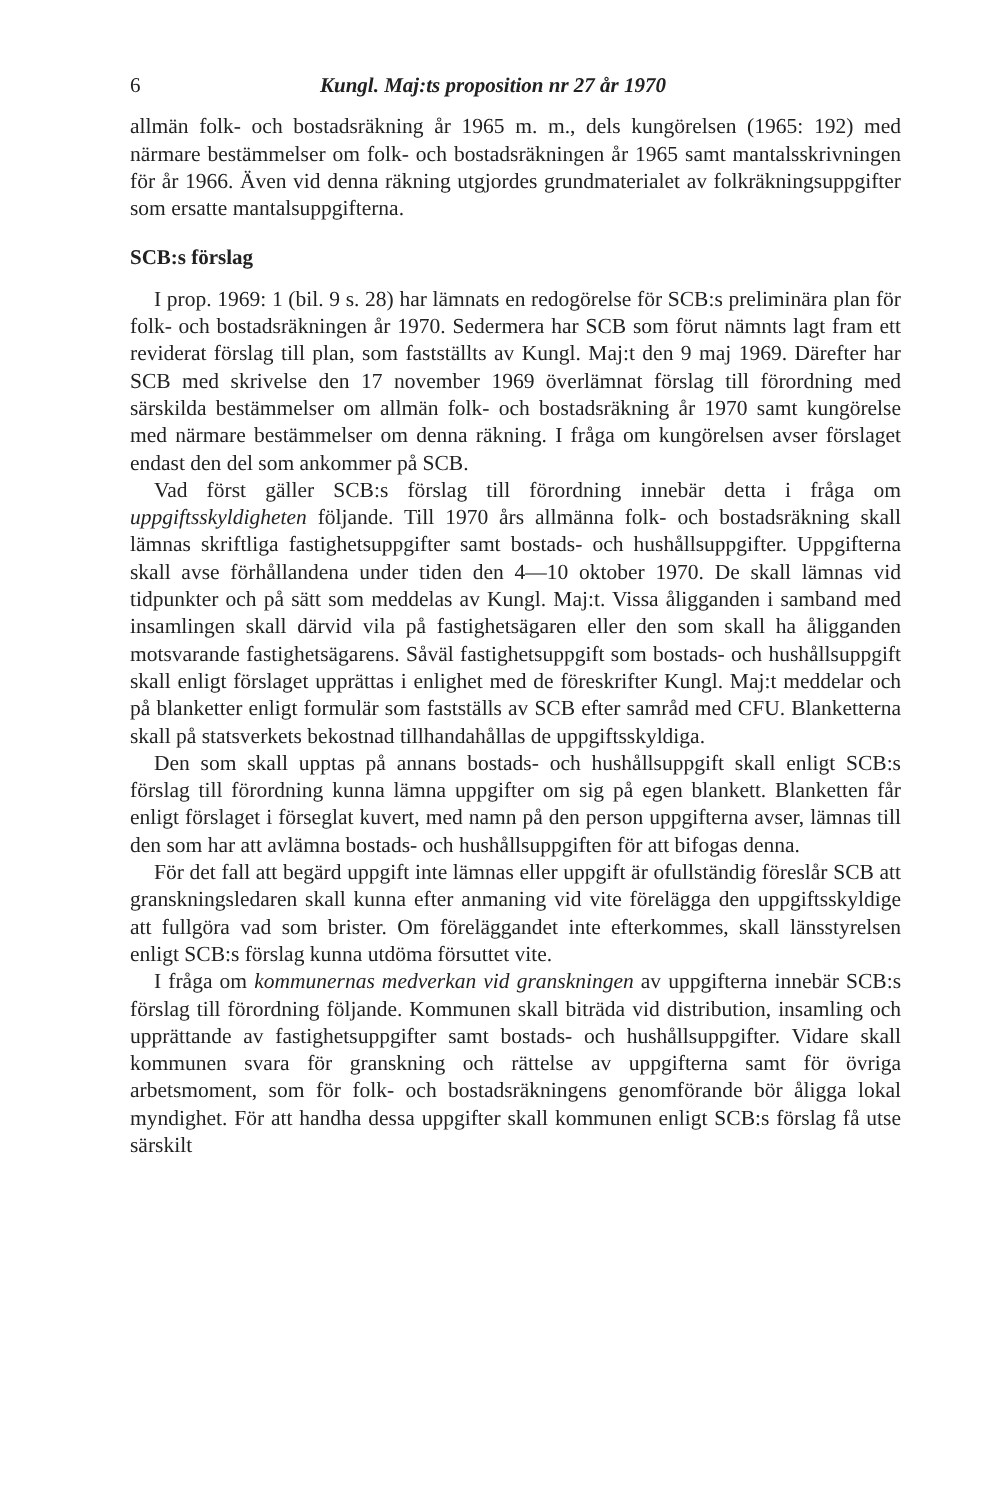6 Kungl. Maj:ts proposition nr 27 år 1970
allmän folk- och bostadsräkning år 1965 m. m., dels kungörelsen (1965: 192) med närmare bestämmelser om folk- och bostadsräkningen år 1965 samt mantalsskrivningen för år 1966. Även vid denna räkning utgjordes grundmaterialet av folkräkningsuppgifter som ersatte mantalsuppgifterna.
SCB:s förslag
I prop. 1969: 1 (bil. 9 s. 28) har lämnats en redogörelse för SCB:s preliminära plan för folk- och bostadsräkningen år 1970. Sedermera har SCB som förut nämnts lagt fram ett reviderat förslag till plan, som fastställts av Kungl. Maj:t den 9 maj 1969. Därefter har SCB med skrivelse den 17 november 1969 överlämnat förslag till förordning med särskilda bestämmelser om allmän folk- och bostadsräkning år 1970 samt kungörelse med närmare bestämmelser om denna räkning. I fråga om kungörelsen avser förslaget endast den del som ankommer på SCB.
Vad först gäller SCB:s förslag till förordning innebär detta i fråga om uppgiftsskyldigheten följande. Till 1970 års allmänna folk- och bostadsräkning skall lämnas skriftliga fastighetsuppgifter samt bostads- och hushållsuppgifter. Uppgifterna skall avse förhållandena under tiden den 4—10 oktober 1970. De skall lämnas vid tidpunkter och på sätt som meddelas av Kungl. Maj:t. Vissa åligganden i samband med insamlingen skall därvid vila på fastighetsägaren eller den som skall ha åligganden motsvarande fastighetsägarens. Såväl fastighetsuppgift som bostads- och hushållsuppgift skall enligt förslaget upprättas i enlighet med de föreskrifter Kungl. Maj:t meddelar och på blanketter enligt formulär som fastställs av SCB efter samråd med CFU. Blanketterna skall på statsverkets bekostnad tillhandahållas de uppgiftsskyldiga.
Den som skall upptas på annans bostads- och hushållsuppgift skall enligt SCB:s förslag till förordning kunna lämna uppgifter om sig på egen blankett. Blanketten får enligt förslaget i förseglat kuvert, med namn på den person uppgifterna avser, lämnas till den som har att avlämna bostads- och hushållsuppgiften för att bifogas denna.
För det fall att begärd uppgift inte lämnas eller uppgift är ofullständig föreslår SCB att granskningsledaren skall kunna efter anmaning vid vite förelägga den uppgiftsskyldige att fullgöra vad som brister. Om föreläggandet inte efterkommes, skall länsstyrelsen enligt SCB:s förslag kunna utdöma försuttet vite.
I fråga om kommunernas medverkan vid granskningen av uppgifterna innebär SCB:s förslag till förordning följande. Kommunen skall biträda vid distribution, insamling och upprättande av fastighetsuppgifter samt bostads- och hushållsuppgifter. Vidare skall kommunen svara för granskning och rättelse av uppgifterna samt för övriga arbetsmoment, som för folk- och bostadsräkningens genomförande bör åligga lokal myndighet. För att handha dessa uppgifter skall kommunen enligt SCB:s förslag få utse särskilt